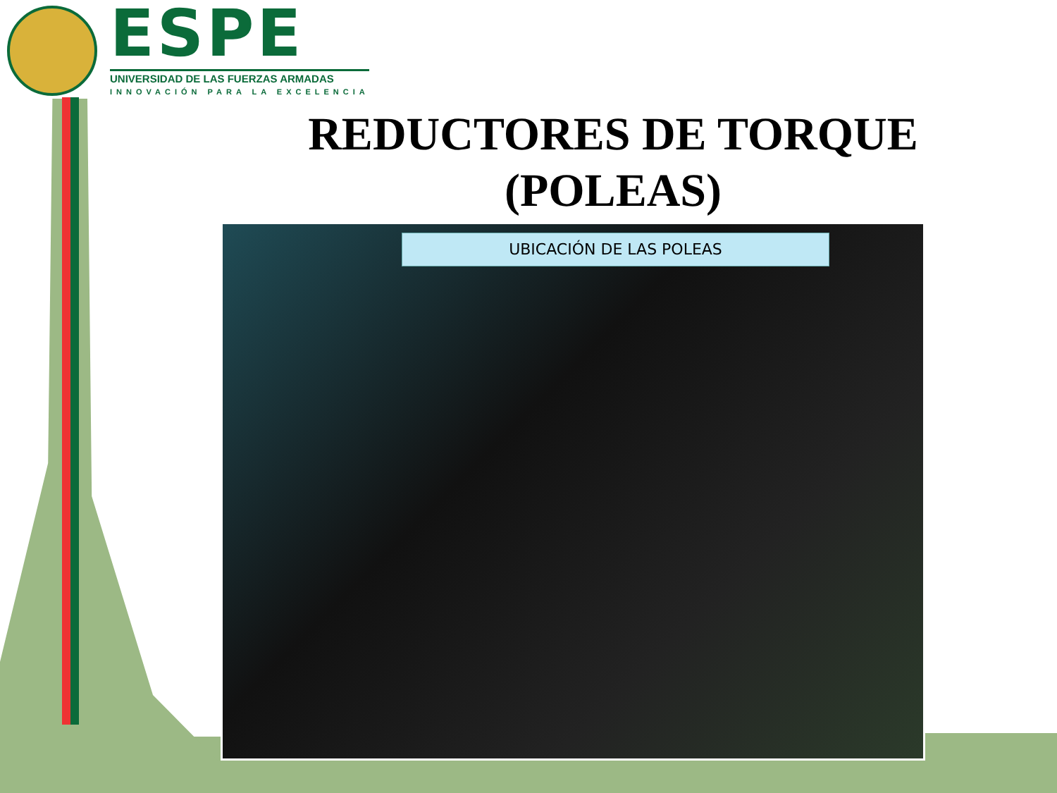ESPE
UNIVERSIDAD DE LAS FUERZAS ARMADAS
INNOVACIÓN PARA LA EXCELENCIA
REDUCTORES DE TORQUE
(POLEAS)
UBICACIÓN DE LAS POLEAS